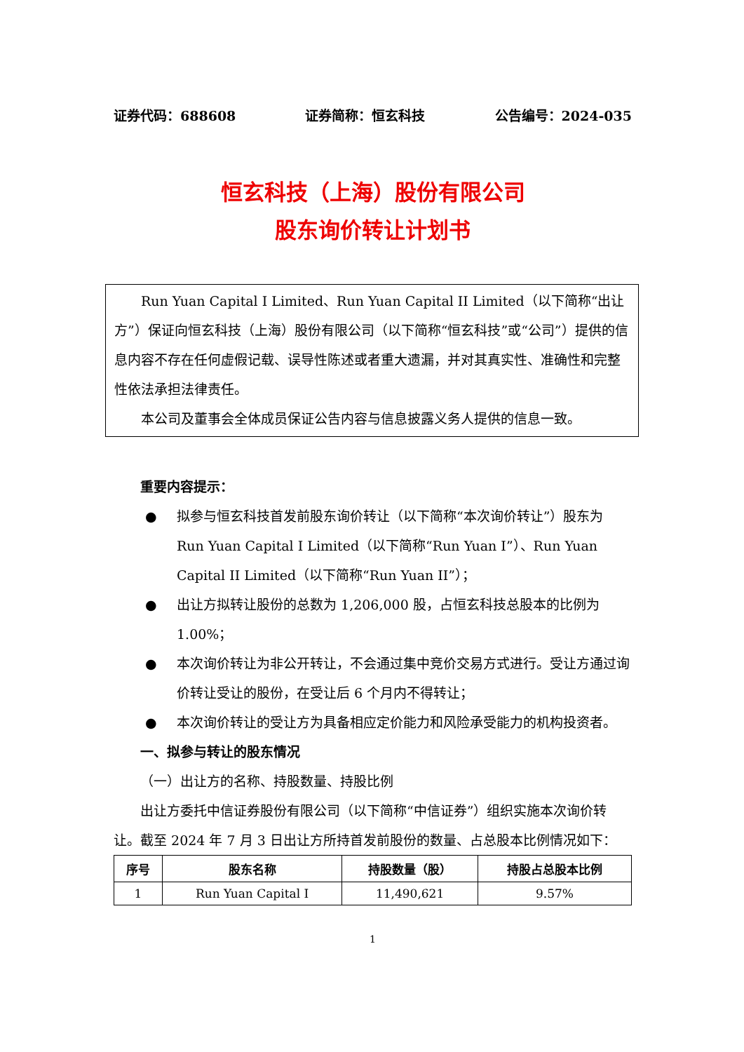证券代码：688608 证券简称：恒玄科技 公告编号：2024-035
恒玄科技（上海）股份有限公司
股东询价转让计划书
Run Yuan Capital I Limited、Run Yuan Capital II Limited（以下简称“出让方”）保证向恒玄科技（上海）股份有限公司（以下简称“恒玄科技”或“公司”）提供的信息内容不存在任何虚假记载、误导性陈述或者重大遗漏，并对其真实性、准确性和完整性依法承担法律责任。
本公司及董事会全体成员保证公告内容与信息披露义务人提供的信息一致。
重要内容提示：
● 拟参与恒玄科技首发前股东询价转让（以下简称“本次询价转让”）股东为 Run Yuan Capital I Limited（以下简称“Run Yuan I”）、Run Yuan Capital II Limited（以下简称“Run Yuan II”）；
● 出让方拟转让股份的总数为 1,206,000 股，占恒玄科技总股本的比例为 1.00%；
● 本次询价转让为非公开转让，不会通过集中竞价交易方式进行。受让方通过询价转让受让的股份，在受让后 6 个月内不得转让；
● 本次询价转让的受让方为具备相应定价能力和风险承受能力的机构投资者。
一、拟参与转让的股东情况
（一）出让方的名称、持股数量、持股比例
出让方委托中信证券股份有限公司（以下简称“中信证券”）组织实施本次询价转让。截至 2024 年 7 月 3 日出让方所持首发前股份的数量、占总股本比例情况如下：
| 序号 | 股东名称 | 持股数量（股） | 持股占总股本比例 |
| --- | --- | --- | --- |
| 1 | Run Yuan Capital I | 11,490,621 | 9.57% |
1